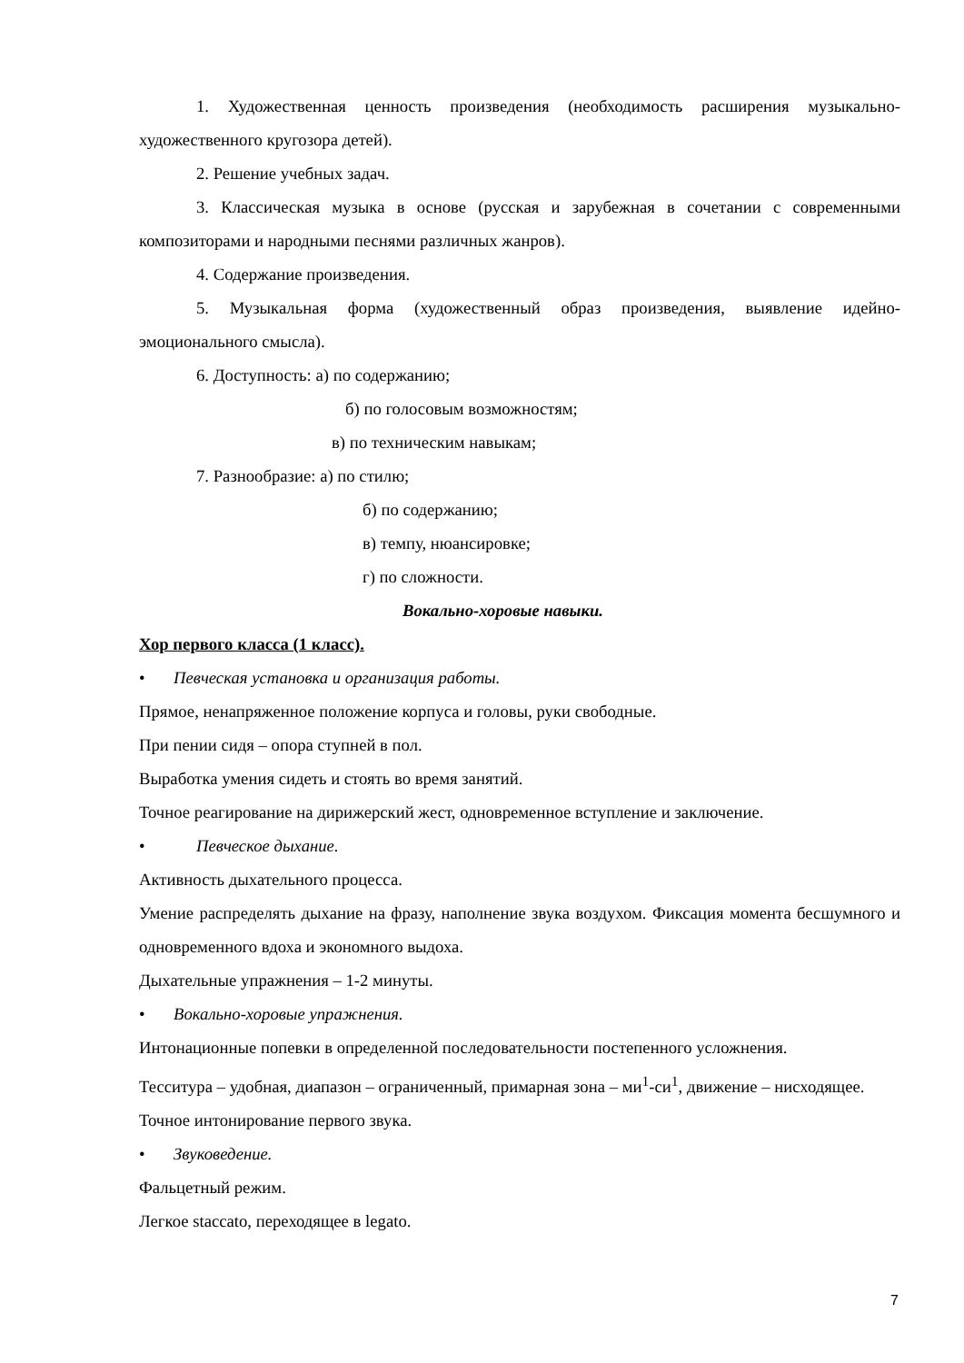1. Художественная ценность произведения (необходимость расширения музыкально-художественного кругозора детей).
2. Решение учебных задач.
3. Классическая музыка в основе (русская и зарубежная в сочетании с современными композиторами и народными песнями различных жанров).
4. Содержание произведения.
5. Музыкальная форма (художественный образ произведения, выявление идейно-эмоционального смысла).
6. Доступность: а) по содержанию;
б) по голосовым возможностям;
в) по техническим навыкам;
7. Разнообразие: а) по стилю;
б) по содержанию;
в) темпу, нюансировке;
г) по сложности.
Вокально-хоровые навыки.
Хор первого класса (1 класс).
• Певческая установка и организация работы.
Прямое, ненапряженное положение корпуса и головы, руки свободные.
При пении сидя – опора ступней в пол.
Выработка умения сидеть и стоять во время занятий.
Точное реагирование на дирижерский жест, одновременное вступление и заключение.
• Певческое дыхание.
Активность дыхательного процесса.
Умение распределять дыхание на фразу, наполнение звука воздухом. Фиксация момента бесшумного и одновременного вдоха и экономного выдоха.
Дыхательные упражнения – 1-2 минуты.
• Вокально-хоровые упражнения.
Интонационные попевки в определенной последовательности постепенного усложнения.
Тесситура – удобная, диапазон – ограниченный, примарная зона – ми<sup>1</sup>-си<sup>1</sup>, движение – нисходящее.
Точное интонирование первого звука.
• Звуковедение.
Фальцетный режим.
Легкое staccato, переходящее в legato.
7